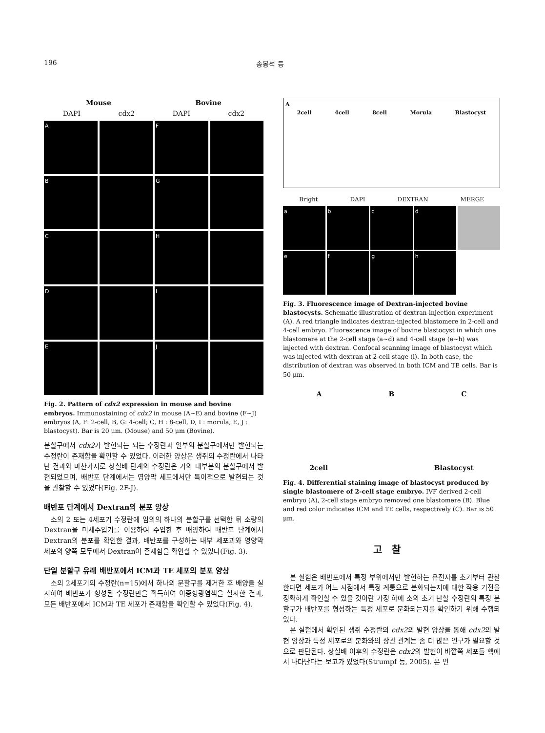196 송봉석 등
Mouse Bovine
DAPI cdx2 DAPI cdx2
A
F
B
G
C
H
D
I
E
J
Fig. 2. Pattern of cdx2 expression in mouse and bovine embryos. Immunostaining of cdx2 in mouse (A~E) and bovine (F~J) embryos (A, F: 2-cell, B, G: 4-cell; C, H : 8-cell, D, I : morula; E, J : blastocyst). Bar is 20 μm. (Mouse) and 50 μm (Bovine).
분할구에서 cdx2가 발현되는 되는 수정란과 일부의 분할구에서만 발현되는 수정란이 존재함을 확인할 수 있었다. 이러한 양상은 생쥐의 수정란에서 나타난 결과와 마찬가지로 상실배 단계의 수정란은 거의 대부분의 분할구에서 발현되었으며, 배반포 단계에서는 영양막 세포에서만 특이적으로 발현되는 것을 관찰할 수 있었다(Fig. 2F-J).
배반포 단계에서 Dextran의 분포 양상
소의 2 또는 4세포기 수정란에 임의의 하나의 분할구를 선택한 뒤 소량의 Dextran을 미세주입기를 이용하여 주입한 후 배양하여 배반포 단계에서 Dextran의 분포를 확인한 결과, 배반포를 구성하는 내부 세포괴와 영양막 세포의 양쪽 모두에서 Dextran이 존재함을 확인할 수 있었다(Fig. 3).
단일 분할구 유래 배반포에서 ICM과 TE 세포의 분포 양상
소의 2세포기의 수정란(n=15)에서 하나의 분할구를 제거한 후 배양을 실시하여 배반포가 형성된 수정란만을 획득하여 이중형광염색을 실시한 결과, 모든 배반포에서 ICM과 TE 세포가 존재함을 확인할 수 있었다(Fig. 4).
A
2cell 4cell 8cell Morula Blastocyst
Bright DAPI DEXTRAN MERGE
a
b
c
d
e
f
g
h
Fig. 3. Fluorescence image of Dextran-injected bovine blastocysts. Schematic illustration of dextran-injection experiment (A). A red triangle indicates dextran-injected blastomere in 2-cell and 4-cell embryo. Fluorescence image of bovine blastocyst in which one blastomere at the 2-cell stage (a~d) and 4-cell stage (e~h) was injected with dextran. Confocal scanning image of blastocyst which was injected with dextran at 2-cell stage (i). In both case, the distribution of dextran was observed in both ICM and TE cells. Bar is 50 μm.
A B C
2cell Blastocyst
Fig. 4. Differential staining image of blastocyst produced by single blastomere of 2-cell stage embryo. IVF derived 2-cell embryo (A), 2-cell stage embryo removed one blastomere (B). Blue and red color indicates ICM and TE cells, respectively (C). Bar is 50 μm.
고찰
본 실험은 배반포에서 특정 부위에서만 발현하는 유전자를 초기부터 관찰한다면 세포가 어느 시점에서 특정 계통으로 분화되는지에 대한 작용 기전을 정확하게 확인할 수 있을 것이란 가정 하에 소의 초기 난할 수정란의 특정 분할구가 배반포를 형성하는 특정 세포로 분화되는지를 확인하기 위해 수행되었다.
본 실험에서 확인된 생쥐 수정란의 cdx2의 발현 양상을 통해 cdx2의 발현 양상과 특정 세포로의 분화와의 상관 관계는 좀 더 많은 연구가 필요할 것으로 판단된다. 상실배 이후의 수정란은 cdx2의 발현이 바깥쪽 세포들 핵에서 나타난다는 보고가 있었다(Strumpf 등, 2005). 본 연